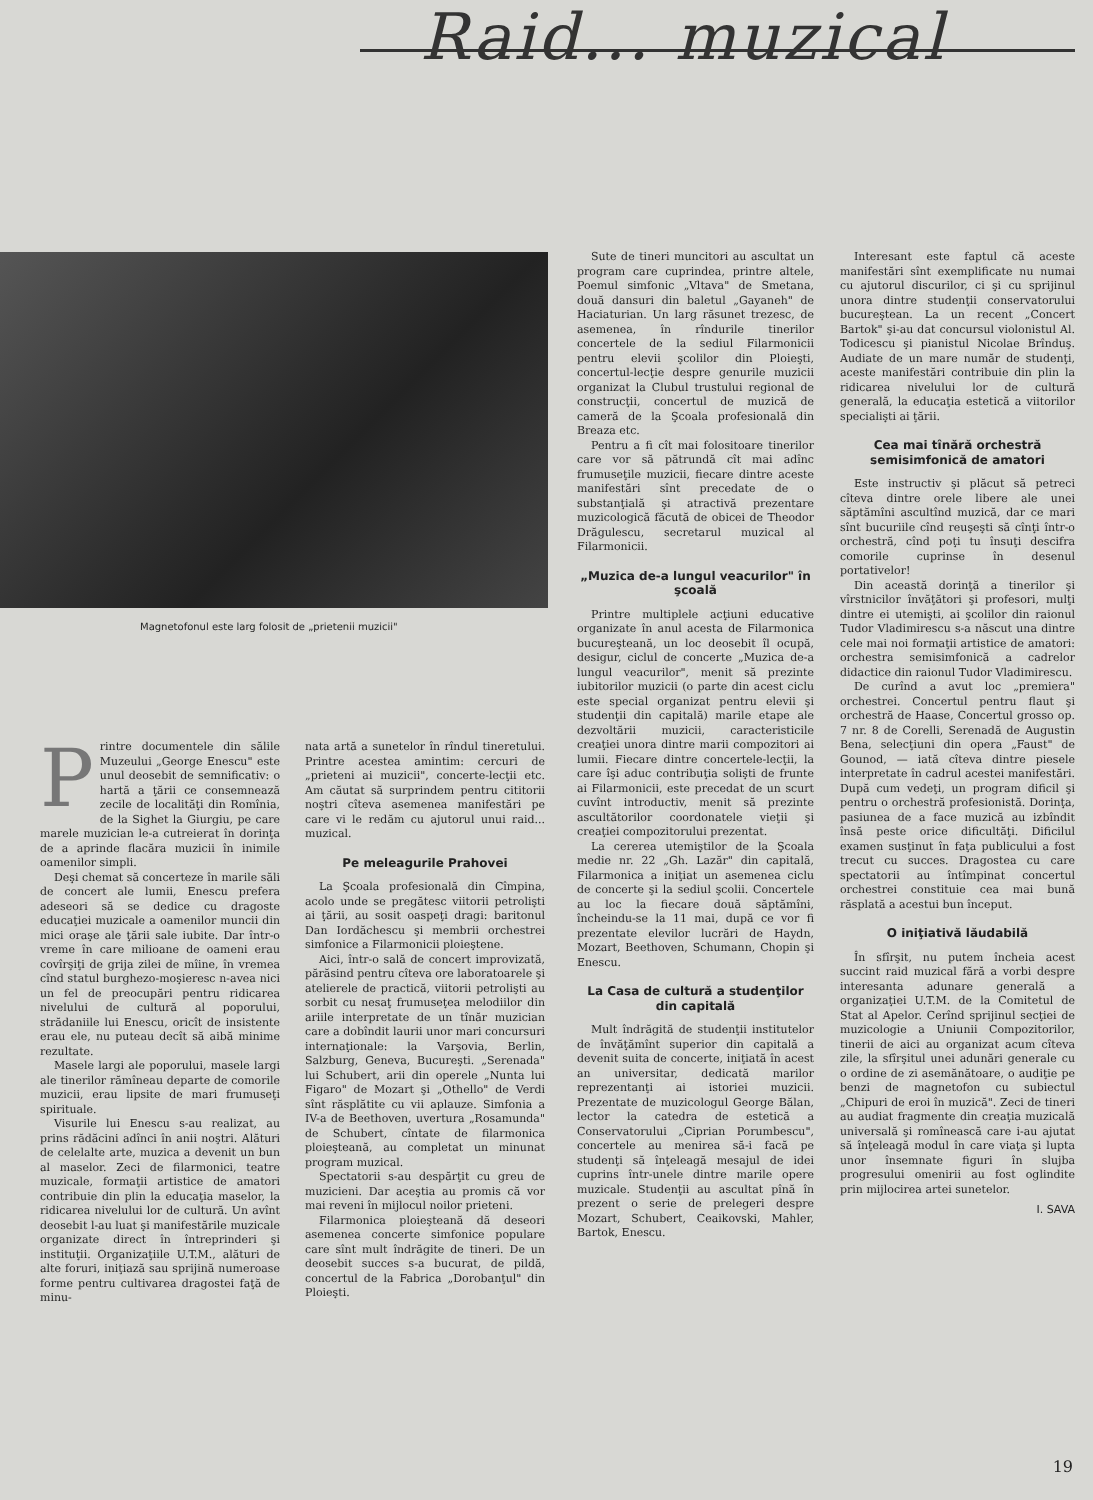Raid... muzical
Magnetofonul este larg folosit de „prietenii muzicii"
Printre documentele din sălile Muzeului „George Enescu" este unul deosebit de semnificativ: o hartă a ţării ce consemnează zecile de localităţi din Romînia, de la Sighet la Giurgiu, pe care marele muzician le-a cutreierat în dorinţa de a aprinde flacăra muzicii în inimile oamenilor simpli.
Deşi chemat să concerteze în marile săli de concert ale lumii, Enescu prefera adeseori să se dedice cu dragoste educaţiei muzicale a oamenilor muncii din mici oraşe ale ţării sale iubite. Dar într-o vreme în care milioane de oameni erau covîrşiţi de grija zilei de mîine, în vremea cînd statul burghezo-moşieresc n-avea nici un fel de preocupări pentru ridicarea nivelului de cultură al poporului, strădaniile lui Enescu, oricît de insistente erau ele, nu puteau decît să aibă minime rezultate.
Masele largi ale poporului, masele largi ale tinerilor rămîneau departe de comorile muzicii, erau lipsite de mari frumuseţi spirituale.
Visurile lui Enescu s-au realizat, au prins rădăcini adînci în anii noştri. Alături de celelalte arte, muzica a devenit un bun al maselor. Zeci de filarmonici, teatre muzicale, formaţii artistice de amatori contribuie din plin la educaţia maselor, la ridicarea nivelului lor de cultură. Un avînt deosebit l-au luat şi manifestările muzicale organizate direct în întreprinderi şi instituţii. Organizaţiile U.T.M., alături de alte foruri, iniţiază sau sprijină numeroase forme pentru cultivarea dragostei faţă de minu-
nata artă a sunetelor în rîndul tineretului. Printre acestea amintim: cercuri de „prieteni ai muzicii", concerte-lecţii etc. Am căutat să surprindem pentru cititorii noştri cîteva asemenea manifestări pe care vi le redăm cu ajutorul unui raid... muzical.
Pe meleagurile Prahovei
La Şcoala profesională din Cîmpina, acolo unde se pregătesc viitorii petrolişti ai ţării, au sosit oaspeţi dragi: baritonul Dan Iordăchescu şi membrii orchestrei simfonice a Filarmonicii ploieştene.
Aici, într-o sală de concert improvizată, părăsind pentru cîteva ore laboratoarele şi atelierele de practică, viitorii petrolişti au sorbit cu nesaţ frumuseţea melodiilor din ariile interpretate de un tînăr muzician care a dobîndit laurii unor mari concursuri internaţionale: la Varşovia, Berlin, Salzburg, Geneva, Bucureşti. „Serenada" lui Schubert, arii din operele „Nunta lui Figaro" de Mozart şi „Othello" de Verdi sînt răsplătite cu vii aplauze. Simfonia a IV-a de Beethoven, uvertura „Rosamunda" de Schubert, cîntate de filarmonica ploieşteană, au completat un minunat program muzical.
Spectatorii s-au despărţit cu greu de muzicieni. Dar aceştia au promis că vor mai reveni în mijlocul noilor prieteni.
Filarmonica ploieşteană dă deseori asemenea concerte simfonice populare care sînt mult îndrăgite de tineri. De un deosebit succes s-a bucurat, de pildă, concertul de la Fabrica „Dorobanţul" din Ploieşti.
Sute de tineri muncitori au ascultat un program care cuprindea, printre altele, Poemul simfonic „Vltava" de Smetana, două dansuri din baletul „Gayaneh" de Haciaturian. Un larg răsunet trezesc, de asemenea, în rîndurile tinerilor concertele de la sediul Filarmonicii pentru elevii şcolilor din Ploieşti, concertul-lecţie despre genurile muzicii organizat la Clubul trustului regional de construcţii, concertul de muzică de cameră de la Şcoala profesională din Breaza etc.
Pentru a fi cît mai folositoare tinerilor care vor să pătrundă cît mai adînc frumuseţile muzicii, fiecare dintre aceste manifestări sînt precedate de o substanţială şi atractivă prezentare muzicologică făcută de obicei de Theodor Drăgulescu, secretarul muzical al Filarmonicii.
„Muzica de-a lungul veacurilor" în şcoală
Printre multiplele acţiuni educative organizate în anul acesta de Filarmonica bucureşteană, un loc deosebit îl ocupă, desigur, ciclul de concerte „Muzica de-a lungul veacurilor", menit să prezinte iubitorilor muzicii (o parte din acest ciclu este special organizat pentru elevii şi studenţii din capitală) marile etape ale dezvoltării muzicii, caracteristicile creaţiei unora dintre marii compozitori ai lumii. Fiecare dintre concertele-lecţii, la care îşi aduc contribuţia solişti de frunte ai Filarmonicii, este precedat de un scurt cuvînt introductiv, menit să prezinte ascultătorilor coordonatele vieţii şi creaţiei compozitorului prezentat.
La cererea utemiştilor de la Şcoala medie nr. 22 „Gh. Lazăr" din capitală, Filarmonica a iniţiat un asemenea ciclu de concerte şi la sediul şcolii. Concertele au loc la fiecare două săptămîni, încheindu-se la 11 mai, după ce vor fi prezentate elevilor lucrări de Haydn, Mozart, Beethoven, Schumann, Chopin şi Enescu.
La Casa de cultură a studenţilor din capitală
Mult îndrăgită de studenţii institutelor de învăţămînt superior din capitală a devenit suita de concerte, iniţiată în acest an universitar, dedicată marilor reprezentanţi ai istoriei muzicii. Prezentate de muzicologul George Bălan, lector la catedra de estetică a Conservatorului „Ciprian Porumbescu", concertele au menirea să-i facă pe studenţi să înţeleagă mesajul de idei cuprins într-unele dintre marile opere muzicale. Studenţii au ascultat pînă în prezent o serie de prelegeri despre Mozart, Schubert, Ceaikovski, Mahler, Bartok, Enescu.
Interesant este faptul că aceste manifestări sînt exemplificate nu numai cu ajutorul discurilor, ci şi cu sprijinul unora dintre studenţii conservatorului bucureştean. La un recent „Concert Bartok" şi-au dat concursul violonistul Al. Todicescu şi pianistul Nicolae Brînduş. Audiate de un mare număr de studenţi, aceste manifestări contribuie din plin la ridicarea nivelului lor de cultură generală, la educaţia estetică a viitorilor specialişti ai ţării.
Cea mai tînără orchestră semisimfonică de amatori
Este instructiv şi plăcut să petreci cîteva dintre orele libere ale unei săptămîni ascultînd muzică, dar ce mari sînt bucuriile cînd reuşeşti să cînţi într-o orchestră, cînd poţi tu însuţi descifra comorile cuprinse în desenul portativelor!
Din această dorinţă a tinerilor şi vîrstnicilor învăţători şi profesori, mulţi dintre ei utemişti, ai şcolilor din raionul Tudor Vladimirescu s-a născut una dintre cele mai noi formaţii artistice de amatori: orchestra semisimfonică a cadrelor didactice din raionul Tudor Vladimirescu.
De curînd a avut loc „premiera" orchestrei. Concertul pentru flaut şi orchestră de Haase, Concertul grosso op. 7 nr. 8 de Corelli, Serenadă de Augustin Bena, selecţiuni din opera „Faust" de Gounod, — iată cîteva dintre piesele interpretate în cadrul acestei manifestări. După cum vedeţi, un program dificil şi pentru o orchestră profesionistă. Dorinţa, pasiunea de a face muzică au izbîndit însă peste orice dificultăţi. Dificilul examen susţinut în faţa publicului a fost trecut cu succes. Dragostea cu care spectatorii au întîmpinat concertul orchestrei constituie cea mai bună răsplată a acestui bun început.
O iniţiativă lăudabilă
În sfîrşit, nu putem încheia acest succint raid muzical fără a vorbi despre interesanta adunare generală a organizaţiei U.T.M. de la Comitetul de Stat al Apelor. Cerînd sprijinul secţiei de muzicologie a Uniunii Compozitorilor, tinerii de aici au organizat acum cîteva zile, la sfîrşitul unei adunări generale cu o ordine de zi asemănătoare, o audiţie pe benzi de magnetofon cu subiectul „Chipuri de eroi în muzică". Zeci de tineri au audiat fragmente din creaţia muzicală universală şi romînească care i-au ajutat să înţeleagă modul în care viaţa şi lupta unor însemnate figuri în slujba progresului omenirii au fost oglindite prin mijlocirea artei sunetelor.
I. SAVA
19